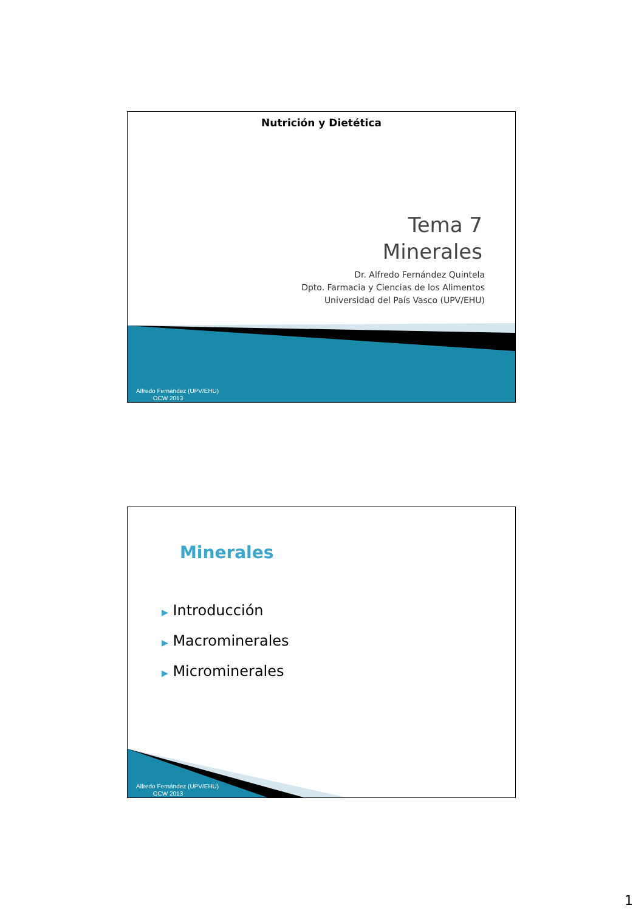Nutrición y Dietética
Tema 7
Minerales
Dr. Alfredo Fernández Quintela
Dpto. Farmacia y Ciencias de los Alimentos
Universidad del País Vasco (UPV/EHU)
Alfredo Fernández (UPV/EHU)
OCW 2013
Minerales
▶ Introducción
▶ Macrominerales
▶ Microminerales
Alfredo Fernández (UPV/EHU)
OCW 2013
1